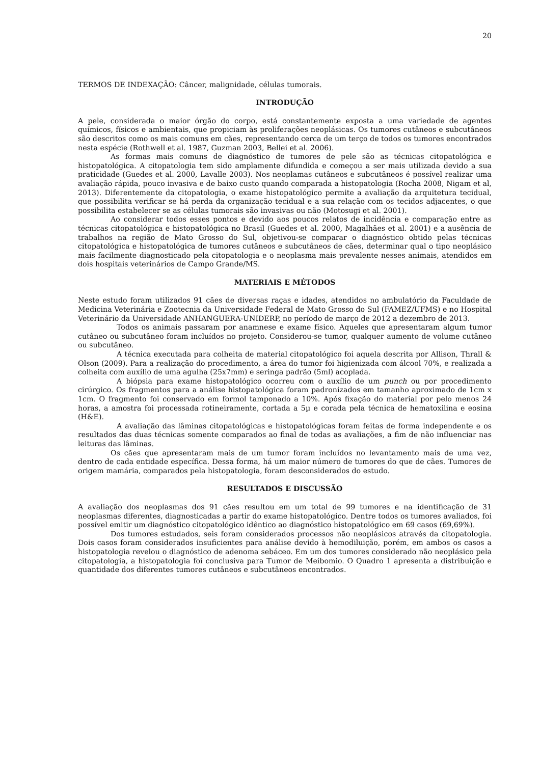20
TERMOS DE INDEXAÇÃO: Câncer, malignidade, células tumorais.
INTRODUÇÃO
A pele, considerada o maior órgão do corpo, está constantemente exposta a uma variedade de agentes químicos, físicos e ambientais, que propiciam às proliferações neoplásicas. Os tumores cutâneos e subcutâneos são descritos como os mais comuns em cães, representando cerca de um terço de todos os tumores encontrados nesta espécie (Rothwell et al. 1987, Guzman 2003, Bellei et al. 2006).
As formas mais comuns de diagnóstico de tumores de pele são as técnicas citopatológica e histopatológica. A citopatologia tem sido amplamente difundida e começou a ser mais utilizada devido a sua praticidade (Guedes et al. 2000, Lavalle 2003). Nos neoplamas cutâneos e subcutâneos é possível realizar uma avaliação rápida, pouco invasiva e de baixo custo quando comparada a histopatologia (Rocha 2008, Nigam et al, 2013). Diferentemente da citopatologia, o exame histopatológico permite a avaliação da arquitetura tecidual, que possibilita verificar se há perda da organização tecidual e a sua relação com os tecidos adjacentes, o que possibilita estabelecer se as células tumorais são invasivas ou não (Motosugi et al. 2001).
Ao considerar todos esses pontos e devido aos poucos relatos de incidência e comparação entre as técnicas citopatológica e histopatológica no Brasil (Guedes et al. 2000, Magalhães et al. 2001) e a ausência de trabalhos na região de Mato Grosso do Sul, objetivou-se comparar o diagnóstico obtido pelas técnicas citopatológica e histopatológica de tumores cutâneos e subcutâneos de cães, determinar qual o tipo neoplásico mais facilmente diagnosticado pela citopatologia e o neoplasma mais prevalente nesses animais, atendidos em dois hospitais veterinários de Campo Grande/MS.
MATERIAIS E MÉTODOS
Neste estudo foram utilizados 91 cães de diversas raças e idades, atendidos no ambulatório da Faculdade de Medicina Veterinária e Zootecnia da Universidade Federal de Mato Grosso do Sul (FAMEZ/UFMS) e no Hospital Veterinário da Universidade ANHANGUERA-UNIDERP, no período de março de 2012 a dezembro de 2013.
Todos os animais passaram por anamnese e exame físico. Aqueles que apresentaram algum tumor cutâneo ou subcutâneo foram incluídos no projeto. Considerou-se tumor, qualquer aumento de volume cutâneo ou subcutâneo.
A técnica executada para colheita de material citopatológico foi aquela descrita por Allison, Thrall & Olson (2009). Para a realização do procedimento, a área do tumor foi higienizada com álcool 70%, e realizada a colheita com auxílio de uma agulha (25x7mm) e seringa padrão (5ml) acoplada.
A biópsia para exame histopatológico ocorreu com o auxílio de um punch ou por procedimento cirúrgico. Os fragmentos para a análise histopatológica foram padronizados em tamanho aproximado de 1cm x 1cm. O fragmento foi conservado em formol tamponado a 10%. Após fixação do material por pelo menos 24 horas, a amostra foi processada rotineiramente, cortada a 5µ e corada pela técnica de hematoxilina e eosina (H&E).
A avaliação das lâminas citopatológicas e histopatológicas foram feitas de forma independente e os resultados das duas técnicas somente comparados ao final de todas as avaliações, a fim de não influenciar nas leituras das lâminas.
Os cães que apresentaram mais de um tumor foram incluídos no levantamento mais de uma vez, dentro de cada entidade específica. Dessa forma, há um maior número de tumores do que de cães. Tumores de origem mamária, comparados pela histopatologia, foram desconsiderados do estudo.
RESULTADOS E DISCUSSÃO
A avaliação dos neoplasmas dos 91 cães resultou em um total de 99 tumores e na identificação de 31 neoplasmas diferentes, diagnosticadas a partir do exame histopatológico. Dentre todos os tumores avaliados, foi possível emitir um diagnóstico citopatológico idêntico ao diagnóstico histopatológico em 69 casos (69,69%).
Dos tumores estudados, seis foram considerados processos não neoplásicos através da citopatologia. Dois casos foram considerados insuficientes para análise devido à hemodiluição, porém, em ambos os casos a histopatologia revelou o diagnóstico de adenoma sebáceo. Em um dos tumores considerado não neoplásico pela citopatologia, a histopatologia foi conclusiva para Tumor de Meibomio. O Quadro 1 apresenta a distribuição e quantidade dos diferentes tumores cutâneos e subcutâneos encontrados.